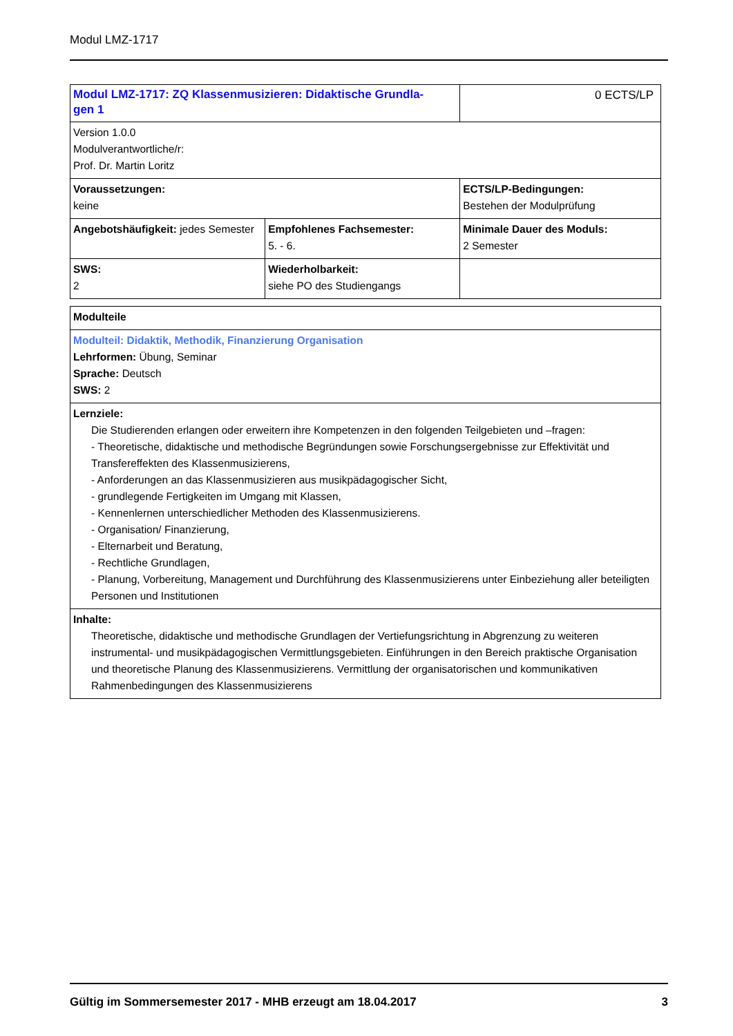Modul LMZ-1717
| Modul LMZ-1717: ZQ Klassenmusizieren: Didaktische Grundla- gen 1 | | 0 ECTS/LP |
| Version 1.0.0 Modulverantwortliche/r: Prof. Dr. Martin Loritz | | |
| Voraussetzungen: keine | | ECTS/LP-Bedingungen: Bestehen der Modulprüfung |
| Angebotshäufigkeit: jedes Semester | Empfohlenes Fachsemester: 5. - 6. | Minimale Dauer des Moduls: 2 Semester |
| SWS: 2 | Wiederholbarkeit: siehe PO des Studiengangs | |
| Modulteile |
| Modulteil: Didaktik, Methodik, Finanzierung Organisation Lehrformen: Übung, Seminar Sprache: Deutsch SWS: 2 |
| Lernziele: Die Studierenden erlangen oder erweitern ihre Kompetenzen in den folgenden Teilgebieten und –fragen: - Theoretische, didaktische und methodische Begründungen sowie Forschungsergebnisse zur Effektivität und Transfereffekten des Klassenmusizierens, - Anforderungen an das Klassenmusizieren aus musikpädagogischer Sicht, - grundlegende Fertigkeiten im Umgang mit Klassen, - Kennenlernen unterschiedlicher Methoden des Klassenmusizierens. - Organisation/ Finanzierung, - Elternarbeit und Beratung, - Rechtliche Grundlagen, - Planung, Vorbereitung, Management und Durchführung des Klassenmusizierens unter Einbeziehung aller beteiligten Personen und Institutionen |
| Inhalte: Theoretische, didaktische und methodische Grundlagen der Vertiefungsrichtung in Abgrenzung zu weiteren instrumental- und musikpädagogischen Vermittlungsgebieten. Einführungen in den Bereich praktische Organisation und theoretische Planung des Klassenmusizierens. Vermittlung der organisatorischen und kommunikativen Rahmenbedingungen des Klassenmusizierens |
Gültig im Sommersemester 2017 - MHB erzeugt am 18.04.2017 3